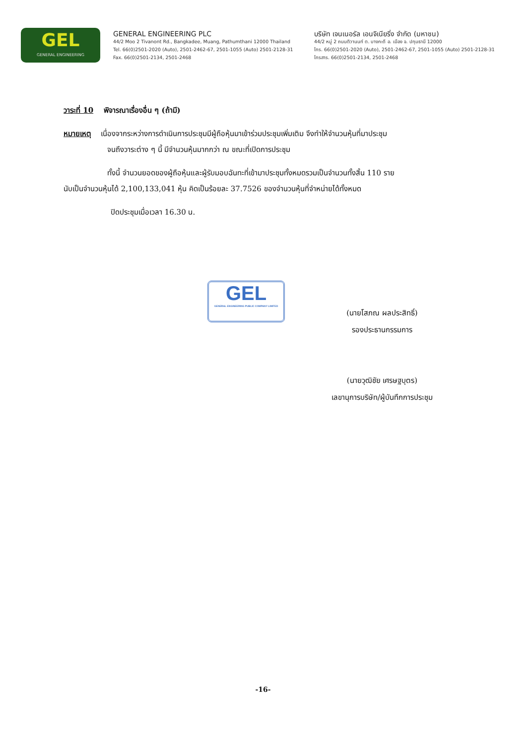GEL
GENERAL ENGINEERING
GENERAL ENGINEERING PLC
44/2 Moo 2 Tivanont Rd., Bangkadee, Muang, Pathumthani 12000 Thailand
Tel. 66(0)2501-2020 (Auto), 2501-2462-67, 2501-1055 (Auto) 2501-2128-31
Fax. 66(0)2501-2134, 2501-2468
บริษัท เจนเนอรัล เอนจิเนียริ่ง จำกัด (มหาชน)
44/2 หมู่ 2 ถนนติวานนท์ ต. บางกะดี อ. เมือง จ. ปทุมธานี 12000
โทร. 66(0)2501-2020 (Auto), 2501-2462-67, 2501-1055 (Auto) 2501-2128-31
โทรสาร. 66(0)2501-2134, 2501-2468
วาระที่ 10 พิจารณาเรื่องอื่น ๆ (ถ้ามี)
หมายเหตุ เนื่องจากระหว่างการดำเนินการประชุมมีผู้ถือหุ้นมาเข้าร่วมประชุมเพิ่มเติม จึงทำให้จำนวนหุ้นที่มาประชุม
จนถึงวาระต่าง ๆ นี้ มีจำนวนหุ้นมากกว่า ณ ขณะที่เปิดการประชุม
ทั้งนี้ จำนวนยอดของผู้ถือหุ้นและผู้รับมอบฉันทะที่เข้ามาประชุมทั้งหมดรวมเป็นจำนวนทั้งสิ้น 110 ราย
นับเป็นจำนวนหุ้นได้ 2,100,133,041 หุ้น คิดเป็นร้อยละ 37.7526 ของจำนวนหุ้นที่จำหน่ายได้ทั้งหมด
ปิดประชุมเมื่อเวลา 16.30 น.
(นายโสภณ ผลประสิทธิ์)
รองประธานกรรมการ
(นายวุฒิชัย เศรษฐบุตร)
เลขานุการบริษัท/ผู้บันทึกการประชุม
GEL
GENERAL ENGINEERING PUBLIC COMPANY LIMITED
-16-